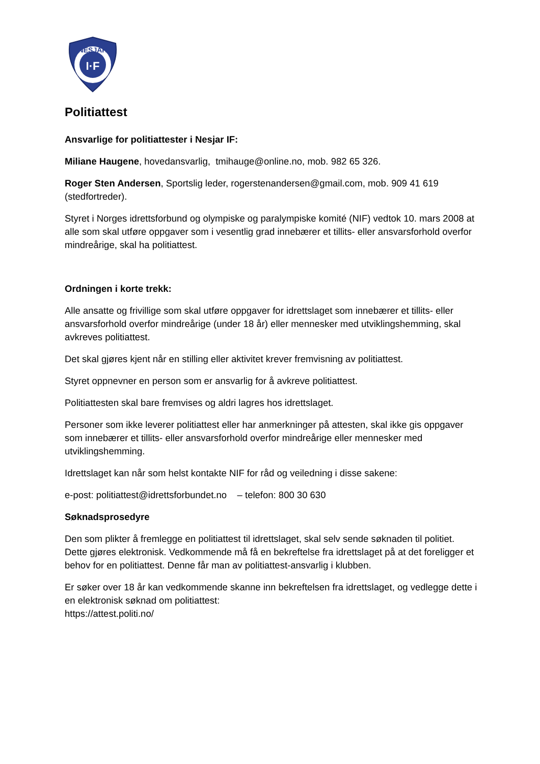I·F
NESJAR
Politiattest
Ansvarlige for politiattester i Nesjar IF:
Miliane Haugene, hovedansvarlig, tmihauge@online.no, mob. 982 65 326.
Roger Sten Andersen, Sportslig leder, rogerstenandersen@gmail.com, mob. 909 41 619 (stedfortreder).
Styret i Norges idrettsforbund og olympiske og paralympiske komité (NIF) vedtok 10. mars 2008 at alle som skal utføre oppgaver som i vesentlig grad innebærer et tillits- eller ansvarsforhold overfor mindreårige, skal ha politiattest.
Ordningen i korte trekk:
Alle ansatte og frivillige som skal utføre oppgaver for idrettslaget som innebærer et tillits- eller ansvarsforhold overfor mindreårige (under 18 år) eller mennesker med utviklingshemming, skal avkreves politiattest.
Det skal gjøres kjent når en stilling eller aktivitet krever fremvisning av politiattest.
Styret oppnevner en person som er ansvarlig for å avkreve politiattest.
Politiattesten skal bare fremvises og aldri lagres hos idrettslaget.
Personer som ikke leverer politiattest eller har anmerkninger på attesten, skal ikke gis oppgaver som innebærer et tillits- eller ansvarsforhold overfor mindreårige eller mennesker med utviklingshemming.
Idrettslaget kan når som helst kontakte NIF for råd og veiledning i disse sakene:
e-post: politiattest@idrettsforbundet.no – telefon: 800 30 630
Søknadsprosedyre
Den som plikter å fremlegge en politiattest til idrettslaget, skal selv sende søknaden til politiet. Dette gjøres elektronisk. Vedkommende må få en bekreftelse fra idrettslaget på at det foreligger et behov for en politiattest. Denne får man av politiattest-ansvarlig i klubben.
Er søker over 18 år kan vedkommende skanne inn bekreftelsen fra idrettslaget, og vedlegge dette i en elektronisk søknad om politiattest:
https://attest.politi.no/